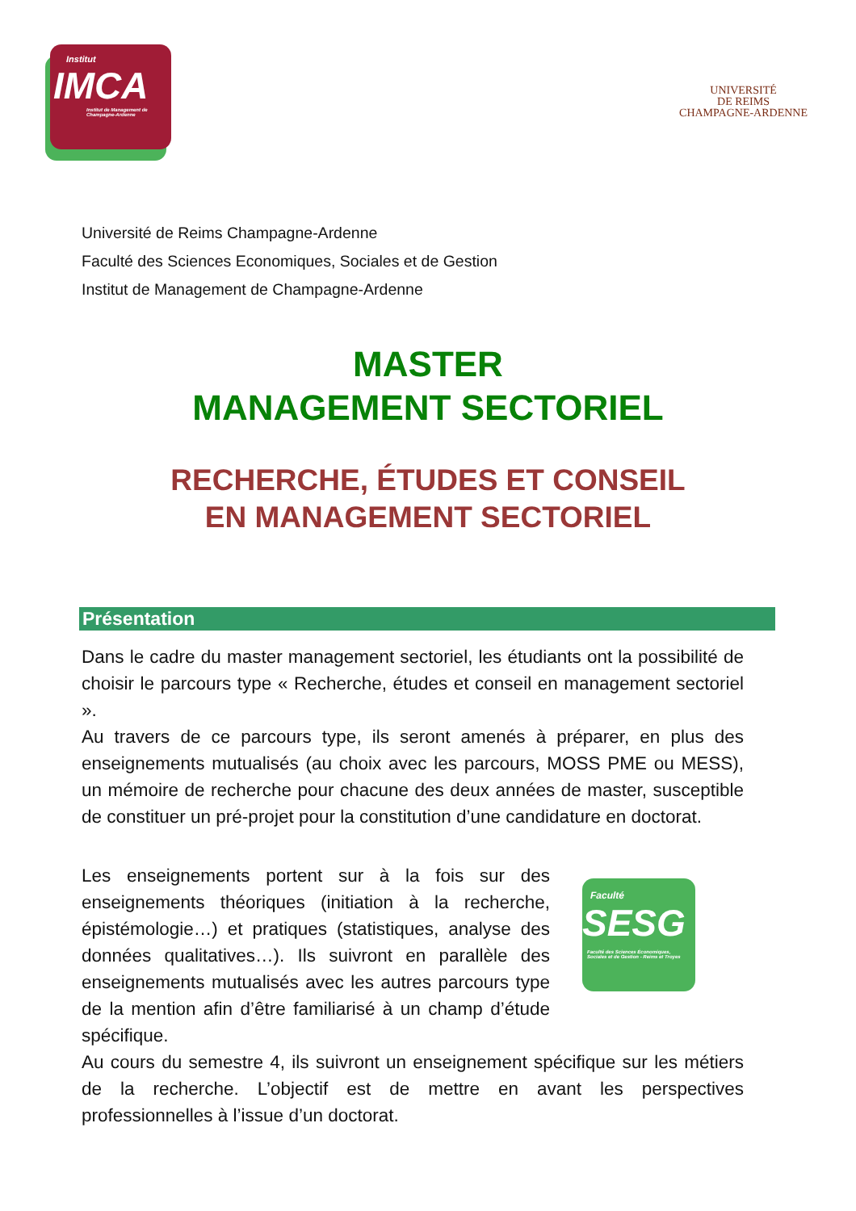Institut
IMCA
Institut de Management de Champagne-Ardenne
UNIVERSITÉ
DE REIMS
CHAMPAGNE-ARDENNE
Université de Reims Champagne-Ardenne
Faculté des Sciences Economiques, Sociales et de Gestion
Institut de Management de Champagne-Ardenne
MASTER
MANAGEMENT SECTORIEL
RECHERCHE, ÉTUDES ET CONSEIL
EN MANAGEMENT SECTORIEL
Présentation
Dans le cadre du master management sectoriel, les étudiants ont la possibilité de choisir le parcours type « Recherche, études et conseil en management sectoriel ».
Au travers de ce parcours type, ils seront amenés à préparer, en plus des enseignements mutualisés (au choix avec les parcours, MOSS PME ou MESS), un mémoire de recherche pour chacune des deux années de master, susceptible de constituer un pré-projet pour la constitution d’une candidature en doctorat.
Les enseignements portent sur à la fois sur des enseignements théoriques (initiation à la recherche, épistémologie…) et pratiques (statistiques, analyse des données qualitatives…). Ils suivront en parallèle des enseignements mutualisés avec les autres parcours type de la mention afin d’être familiarisé à un champ d’étude spécifique.
Faculté
SESG
Faculté des Sciences Économiques, Sociales et de Gestion - Reims et Troyes
Au cours du semestre 4, ils suivront un enseignement spécifique sur les métiers de la recherche. L’objectif est de mettre en avant les perspectives professionnelles à l’issue d’un doctorat.